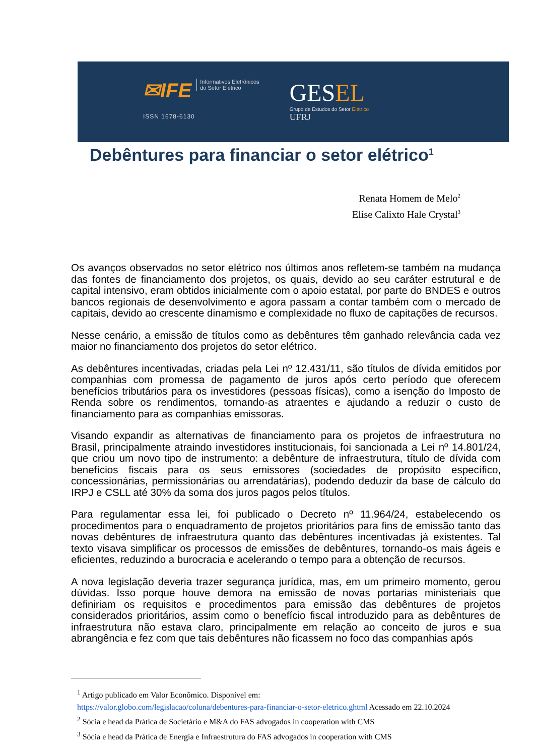✉IFE Informativos Eletrônicos
do Setor Elétrico
ISSN 1678-6130
GESEL
Grupo de Estudos do Setor Elétrico
UFRJ
Debêntures para financiar o setor elétrico<sup>1</sup>
Renata Homem de Melo<sup>2</sup>
Elise Calixto Hale Crystal<sup>3</sup>
Os avanços observados no setor elétrico nos últimos anos refletem-se também na mudança das fontes de financiamento dos projetos, os quais, devido ao seu caráter estrutural e de capital intensivo, eram obtidos inicialmente com o apoio estatal, por parte do BNDES e outros bancos regionais de desenvolvimento e agora passam a contar também com o mercado de capitais, devido ao crescente dinamismo e complexidade no fluxo de capitações de recursos.
Nesse cenário, a emissão de títulos como as debêntures têm ganhado relevância cada vez maior no financiamento dos projetos do setor elétrico.
As debêntures incentivadas, criadas pela Lei nº 12.431/11, são títulos de dívida emitidos por companhias com promessa de pagamento de juros após certo período que oferecem benefícios tributários para os investidores (pessoas físicas), como a isenção do Imposto de Renda sobre os rendimentos, tornando-as atraentes e ajudando a reduzir o custo de financiamento para as companhias emissoras.
Visando expandir as alternativas de financiamento para os projetos de infraestrutura no Brasil, principalmente atraindo investidores institucionais, foi sancionada a Lei nº 14.801/24, que criou um novo tipo de instrumento: a debênture de infraestrutura, título de dívida com benefícios fiscais para os seus emissores (sociedades de propósito específico, concessionárias, permissionárias ou arrendatárias), podendo deduzir da base de cálculo do IRPJ e CSLL até 30% da soma dos juros pagos pelos títulos.
Para regulamentar essa lei, foi publicado o Decreto nº 11.964/24, estabelecendo os procedimentos para o enquadramento de projetos prioritários para fins de emissão tanto das novas debêntures de infraestrutura quanto das debêntures incentivadas já existentes. Tal texto visava simplificar os processos de emissões de debêntures, tornando-os mais ágeis e eficientes, reduzindo a burocracia e acelerando o tempo para a obtenção de recursos.
A nova legislação deveria trazer segurança jurídica, mas, em um primeiro momento, gerou dúvidas. Isso porque houve demora na emissão de novas portarias ministeriais que definiriam os requisitos e procedimentos para emissão das debêntures de projetos considerados prioritários, assim como o benefício fiscal introduzido para as debêntures de infraestrutura não estava claro, principalmente em relação ao conceito de juros e sua abrangência e fez com que tais debêntures não ficassem no foco das companhias após
<sup>1</sup> Artigo publicado em Valor Econômico. Disponível em:
https://valor.globo.com/legislacao/coluna/debentures-para-financiar-o-setor-eletrico.ghtml Acessado em 22.10.2024
<sup>2</sup> Sócia e head da Prática de Societário e M&A do FAS advogados in cooperation with CMS
<sup>3</sup> Sócia e head da Prática de Energia e Infraestrutura do FAS advogados in cooperation with CMS